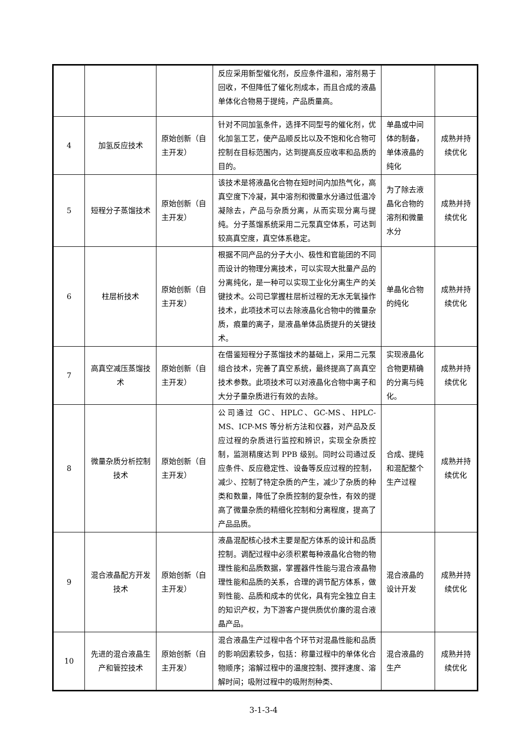| | | | 反应采用新型催化剂，反应条件温和，溶剂易于回收，不但降低了催化剂成本，而且合成的液晶单体化合物易于提纯，产品质量高。 | | |
| 4 | 加氢反应技术 | 原始创新（自主开发） | 针对不同加氢条件，选择不同型号的催化剂，优化加氢工艺，使产品顺反比以及不饱和化合物可控制在目标范围内，达到提高反应收率和品质的目的。 | 单晶或中间体的制备，单体液晶的纯化 | 成熟并持续优化 |
| 5 | 短程分子蒸馏技术 | 原始创新（自主开发） | 该技术是将液晶化合物在短时间内加热气化，高真空度下冷凝，其中溶剂和微量水分通过低温冷凝除去，产品与杂质分离，从而实现分离与提纯。分子蒸馏系统采用二元泵真空体系，可达到较高真空度，真空体系稳定。 | 为了除去液晶化合物的溶剂和微量水分 | 成熟并持续优化 |
| 6 | 柱层析技术 | 原始创新（自主开发） | 根据不同产品的分子大小、极性和官能团的不同而设计的物理分离技术，可以实现大批量产品的分离纯化，是一种可以实现工业化分离生产的关键技术。公司已掌握柱层析过程的无水无氧操作技术，此项技术可以去除液晶化合物中的微量杂质，痕量的离子，是液晶单体品质提升的关键技术。 | 单晶化合物的纯化 | 成熟并持续优化 |
| 7 | 高真空减压蒸馏技术 | 原始创新（自主开发） | 在借鉴短程分子蒸馏技术的基础上，采用二元泵组合技术，完善了真空系统，最终提高了高真空技术参数。此项技术可以对液晶化合物中离子和大分子量杂质进行有效的去除。 | 实现液晶化合物更精确的分离与纯化。 | 成熟并持续优化 |
| 8 | 微量杂质分析控制技术 | 原始创新（自主开发） | 公司通过 GC、HPLC、GC-MS、HPLC-MS、ICP-MS 等分析方法和仪器，对产品及反应过程的杂质进行监控和辨识，实现全杂质控制，监测精度达到 PPB 级别。同时公司通过反应条件、反应稳定性、设备等反应过程的控制，减少、控制了特定杂质的产生，减少了杂质的种类和数量，降低了杂质控制的复杂性，有效的提高了微量杂质的精细化控制和分离程度，提高了产品品质。 | 合成、提纯和混配整个生产过程 | 成熟并持续优化 |
| 9 | 混合液晶配方开发技术 | 原始创新（自主开发） | 液晶混配核心技术主要是配方体系的设计和品质控制。调配过程中必须积累每种液晶化合物的物理性能和品质数据，掌握器件性能与混合液晶物理性能和品质的关系，合理的调节配方体系，做到性能、品质和成本的优化，具有完全独立自主的知识产权，为下游客户提供质优价廉的混合液晶产品。 | 混合液晶的设计开发 | 成熟并持续优化 |
| 10 | 先进的混合液晶生产和管控技术 | 原始创新（自主开发） | 混合液晶生产过程中各个环节对混晶性能和品质的影响因素较多，包括：称量过程中的单体化合物顺序；溶解过程中的温度控制、搅拌速度、溶解时间；吸附过程中的吸附剂种类、 | 混合液晶的生产 | 成熟并持续优化 |
3-1-3-4